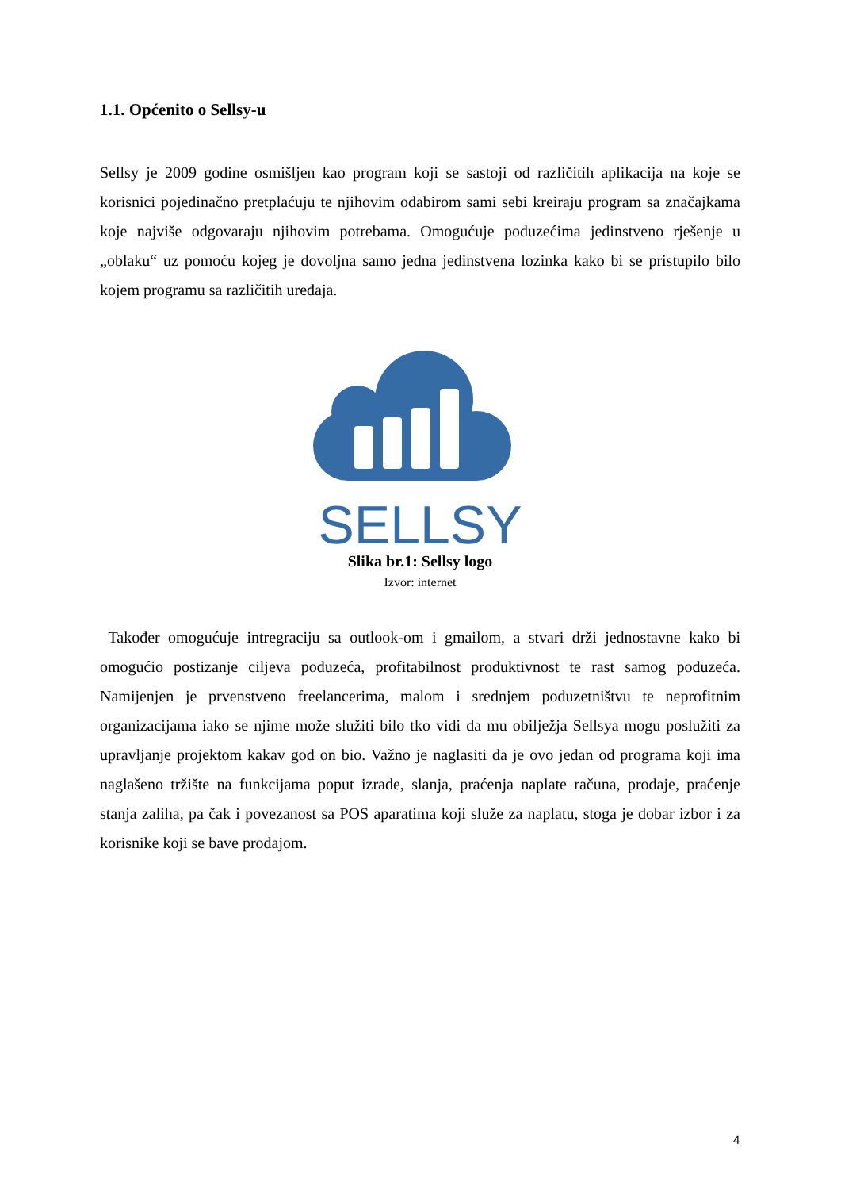1.1. Općenito o Sellsy-u
Sellsy je 2009 godine osmišljen kao program koji se sastoji od različitih aplikacija na koje se korisnici pojedinačno pretplaćuju te njihovim odabirom sami sebi kreiraju program sa značajkama koje najviše odgovaraju njihovim potrebama. Omogućuje poduzećima jedinstveno rješenje u „oblaku“ uz pomoću kojeg je dovoljna samo jedna jedinstvena lozinka kako bi se pristupilo bilo kojem programu sa različitih uređaja.
SELLSY
Slika br.1: Sellsy logo
Izvor: internet
Također omogućuje intregraciju sa outlook-om i gmailom, a stvari drži jednostavne kako bi omogućio postizanje ciljeva poduzeća, profitabilnost produktivnost te rast samog poduzeća. Namijenjen je prvenstveno freelancerima, malom i srednjem poduzetništvu te neprofitnim organizacijama iako se njime može služiti bilo tko vidi da mu obilježja Sellsya mogu poslužiti za upravljanje projektom kakav god on bio. Važno je naglasiti da je ovo jedan od programa koji ima naglašeno tržište na funkcijama poput izrade, slanja, praćenja naplate računa, prodaje, praćenje stanja zaliha, pa čak i povezanost sa POS aparatima koji služe za naplatu, stoga je dobar izbor i za korisnike koji se bave prodajom.
4